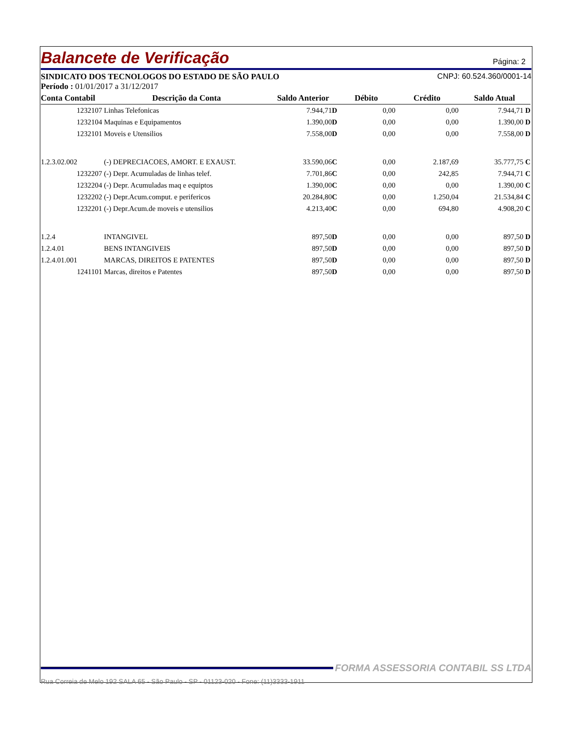Balancete de Verificação
Página: 2
SINDICATO DOS TECNOLOGOS DO ESTADO DE SÃO PAULO CNPJ: 60.524.360/0001-14
Período : 01/01/2017 a 31/12/2017
| Conta Contabil | Descrição da Conta | Saldo Anterior | Débito | Crédito | Saldo Atual |
| --- | --- | --- | --- | --- | --- |
| 1232107 | Linhas Telefonicas | 7.944,71 D | 0,00 | 0,00 | 7.944,71 D |
| 1232104 | Maquinas e Equipamentos | 1.390,00 D | 0,00 | 0,00 | 1.390,00 D |
| 1232101 | Moveis e Utensilios | 7.558,00 D | 0,00 | 0,00 | 7.558,00 D |
| 1.2.3.02.002 | (-) DEPRECIACOES, AMORT. E EXAUST. | 33.590,06 C | 0,00 | 2.187,69 | 35.777,75 C |
| 1232207 | (-) Depr. Acumuladas de linhas telef. | 7.701,86 C | 0,00 | 242,85 | 7.944,71 C |
| 1232204 | (-) Depr. Acumuladas maq e equiptos | 1.390,00 C | 0,00 | 0,00 | 1.390,00 C |
| 1232202 | (-) Depr.Acum.comput. e perifericos | 20.284,80 C | 0,00 | 1.250,04 | 21.534,84 C |
| 1232201 | (-) Depr.Acum.de moveis e utensilios | 4.213,40 C | 0,00 | 694,80 | 4.908,20 C |
| 1.2.4 | INTANGIVEL | 897,50 D | 0,00 | 0,00 | 897,50 D |
| 1.2.4.01 | BENS INTANGIVEIS | 897,50 D | 0,00 | 0,00 | 897,50 D |
| 1.2.4.01.001 | MARCAS, DIREITOS E PATENTES | 897,50 D | 0,00 | 0,00 | 897,50 D |
| 1241101 | Marcas, direitos e Patentes | 897,50 D | 0,00 | 0,00 | 897,50 D |
FORMA ASSESSORIA CONTABIL SS LTDA
Rua Correia de Melo 192 SALA 65 - São Paulo - SP - 01123-020 - Fone: (11)3333-1911